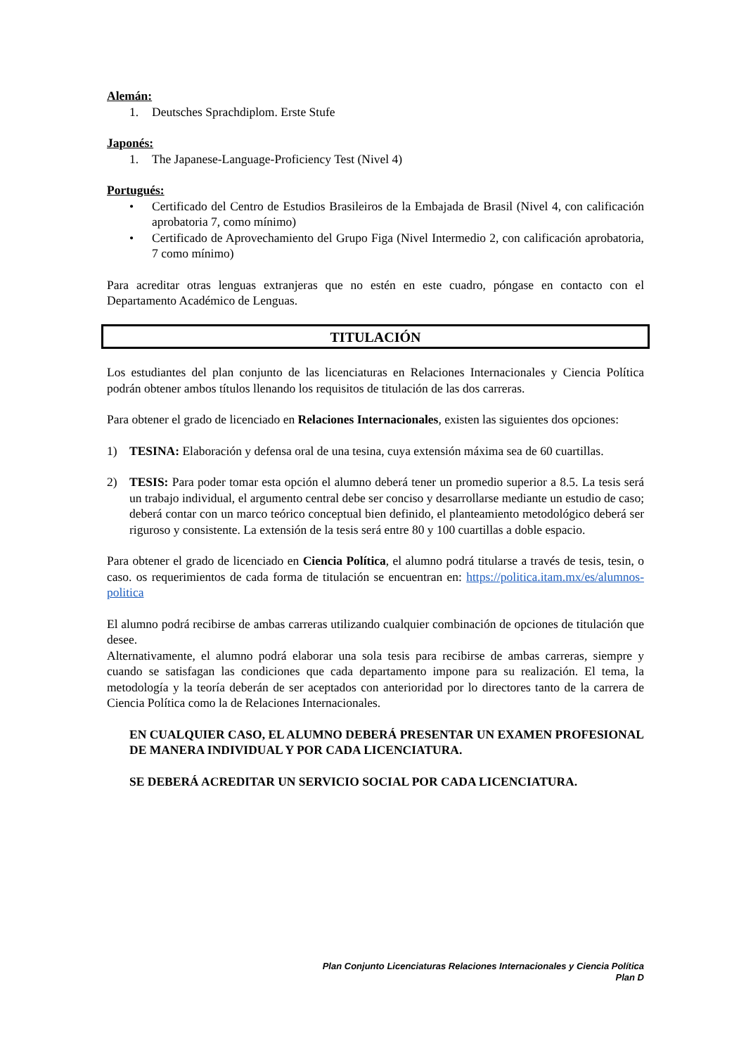Alemán:
1. Deutsches Sprachdiplom. Erste Stufe
Japonés:
1. The Japanese-Language-Proficiency Test (Nivel 4)
Portugués:
• Certificado del Centro de Estudios Brasileiros de la Embajada de Brasil (Nivel 4, con calificación aprobatoria 7, como mínimo)
• Certificado de Aprovechamiento del Grupo Figa (Nivel Intermedio 2, con calificación aprobatoria, 7 como mínimo)
Para acreditar otras lenguas extranjeras que no estén en este cuadro, póngase en contacto con el Departamento Académico de Lenguas.
TITULACIÓN
Los estudiantes del plan conjunto de las licenciaturas en Relaciones Internacionales y Ciencia Política podrán obtener ambos títulos llenando los requisitos de titulación de las dos carreras.
Para obtener el grado de licenciado en Relaciones Internacionales, existen las siguientes dos opciones:
1) TESINA: Elaboración y defensa oral de una tesina, cuya extensión máxima sea de 60 cuartillas.
2) TESIS: Para poder tomar esta opción el alumno deberá tener un promedio superior a 8.5. La tesis será un trabajo individual, el argumento central debe ser conciso y desarrollarse mediante un estudio de caso; deberá contar con un marco teórico conceptual bien definido, el planteamiento metodológico deberá ser riguroso y consistente. La extensión de la tesis será entre 80 y 100 cuartillas a doble espacio.
Para obtener el grado de licenciado en Ciencia Política, el alumno podrá titularse a través de tesis, tesin, o caso. os requerimientos de cada forma de titulación se encuentran en: https://politica.itam.mx/es/alumnos-politica
El alumno podrá recibirse de ambas carreras utilizando cualquier combinación de opciones de titulación que desee.
Alternativamente, el alumno podrá elaborar una sola tesis para recibirse de ambas carreras, siempre y cuando se satisfagan las condiciones que cada departamento impone para su realización. El tema, la metodología y la teoría deberán de ser aceptados con anterioridad por lo directores tanto de la carrera de Ciencia Política como la de Relaciones Internacionales.
EN CUALQUIER CASO, EL ALUMNO DEBERÁ PRESENTAR UN EXAMEN PROFESIONAL DE MANERA INDIVIDUAL Y POR CADA LICENCIATURA.
SE DEBERÁ ACREDITAR UN SERVICIO SOCIAL POR CADA LICENCIATURA.
Plan Conjunto Licenciaturas Relaciones Internacionales y Ciencia Política
Plan D